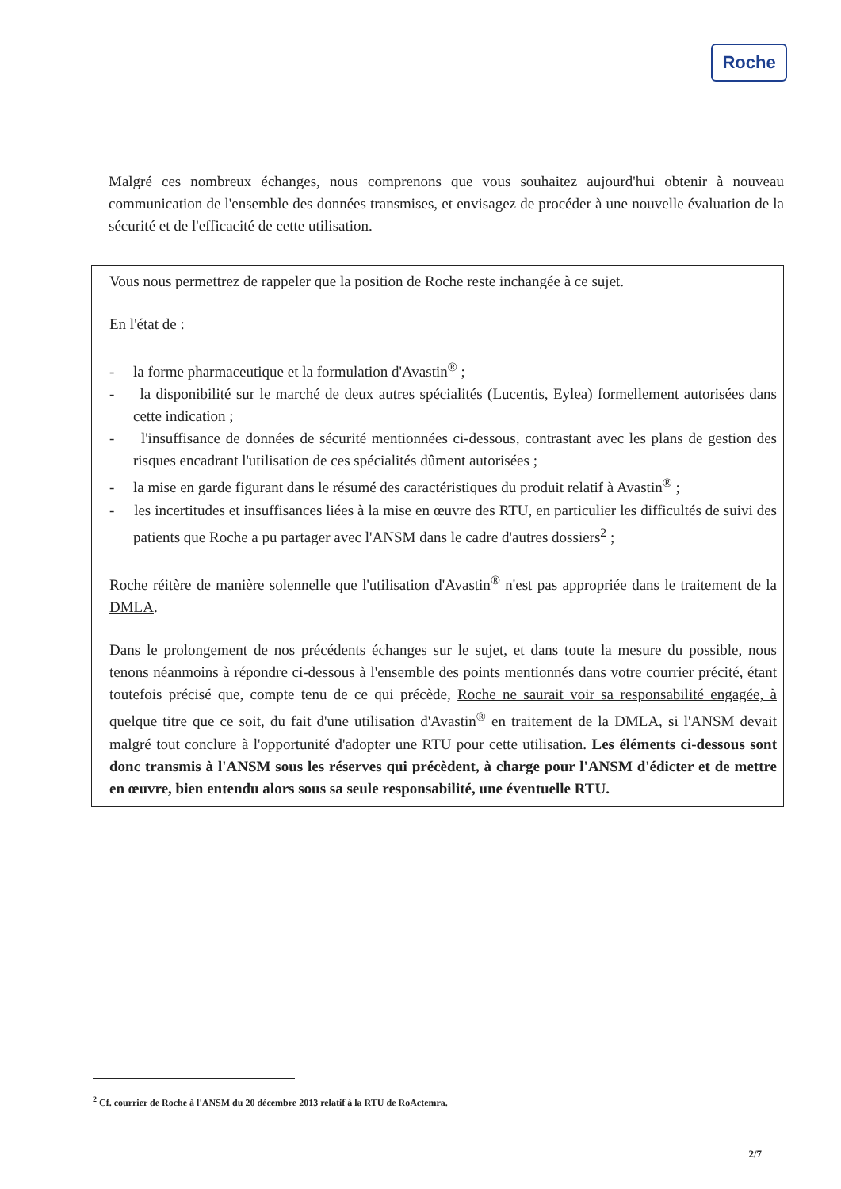Roche
Malgré ces nombreux échanges, nous comprenons que vous souhaitez aujourd'hui obtenir à nouveau communication de l'ensemble des données transmises, et envisagez de procéder à une nouvelle évaluation de la sécurité et de l'efficacité de cette utilisation.
Vous nous permettrez de rappeler que la position de Roche reste inchangée à ce sujet.
En l'état de :
- la forme pharmaceutique et la formulation d'Avastin<sup>®</sup> ;
- la disponibilité sur le marché de deux autres spécialités (Lucentis, Eylea) formellement autorisées dans cette indication ;
- l'insuffisance de données de sécurité mentionnées ci-dessous, contrastant avec les plans de gestion des risques encadrant l'utilisation de ces spécialités dûment autorisées ;
- la mise en garde figurant dans le résumé des caractéristiques du produit relatif à Avastin<sup>®</sup> ;
- les incertitudes et insuffisances liées à la mise en œuvre des RTU, en particulier les difficultés de suivi des patients que Roche a pu partager avec l'ANSM dans le cadre d'autres dossiers<sup>2</sup> ;
Roche réitère de manière solennelle que l'utilisation d'Avastin<sup>®</sup> n'est pas appropriée dans le traitement de la DMLA.
Dans le prolongement de nos précédents échanges sur le sujet, et dans toute la mesure du possible, nous tenons néanmoins à répondre ci-dessous à l'ensemble des points mentionnés dans votre courrier précité, étant toutefois précisé que, compte tenu de ce qui précède, Roche ne saurait voir sa responsabilité engagée, à quelque titre que ce soit, du fait d'une utilisation d'Avastin<sup>®</sup> en traitement de la DMLA, si l'ANSM devait malgré tout conclure à l'opportunité d'adopter une RTU pour cette utilisation. Les éléments ci-dessous sont donc transmis à l'ANSM sous les réserves qui précèdent, à charge pour l'ANSM d'édicter et de mettre en œuvre, bien entendu alors sous sa seule responsabilité, une éventuelle RTU.
<sup>2</sup> Cf. courrier de Roche à l'ANSM du 20 décembre 2013 relatif à la RTU de RoActemra.
2/7